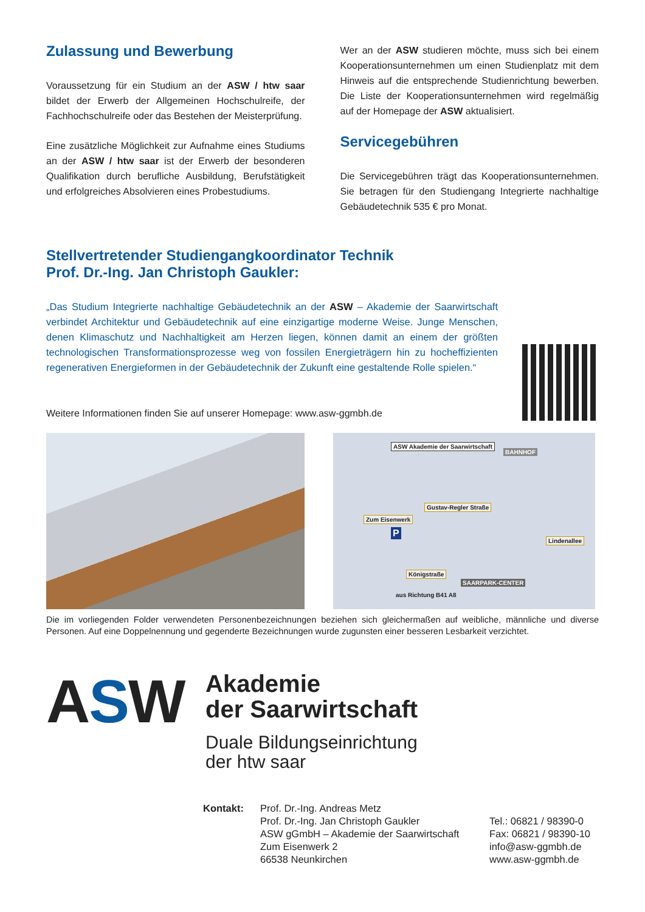Zulassung und Bewerbung
Voraussetzung für ein Studium an der ASW / htw saar bildet der Erwerb der Allgemeinen Hochschulreife, der Fachhochschulreife oder das Bestehen der Meisterprüfung.
Eine zusätzliche Möglichkeit zur Aufnahme eines Studiums an der ASW / htw saar ist der Erwerb der besonderen Qualifikation durch berufliche Ausbildung, Berufstätigkeit und erfolgreiches Absolvieren eines Probestudiums.
Wer an der ASW studieren möchte, muss sich bei einem Kooperationsunternehmen um einen Studienplatz mit dem Hinweis auf die entsprechende Studienrichtung bewerben. Die Liste der Kooperationsunternehmen wird regelmäßig auf der Homepage der ASW aktualisiert.
Servicegebühren
Die Servicegebühren trägt das Kooperationsunternehmen. Sie betragen für den Studiengang Integrierte nachhaltige Gebäudetechnik 535 € pro Monat.
Stellvertretender Studiengangkoordinator Technik
Prof. Dr.-Ing. Jan Christoph Gaukler:
„Das Studium Integrierte nachhaltige Gebäudetechnik an der ASW – Akademie der Saarwirtschaft verbindet Architektur und Gebäudetechnik auf eine einzigartige moderne Weise. Junge Menschen, denen Klimaschutz und Nachhaltigkeit am Herzen liegen, können damit an einem der größten technologischen Transformationsprozesse weg von fossilen Energieträgern hin zu hocheffizienten regenerativen Energieformen in der Gebäudetechnik der Zukunft eine gestaltende Rolle spielen.“
Weitere Informationen finden Sie auf unserer Homepage: www.asw-ggmbh.de
ASW Akademie der Saarwirtschaft
BAHNHOF
Gustav-Regler Straße
Zum Eisenwerk
Lindenallee
Königstraße
aus Richtung B41 A8
SAARPARK-CENTER
P
Die im vorliegenden Folder verwendeten Personenbezeichnungen beziehen sich gleichermaßen auf weibliche, männliche und diverse Personen. Auf eine Doppelnennung und gegenderte Bezeichnungen wurde zugunsten einer besseren Lesbarkeit verzichtet.
ASW
Akademie
der Saarwirtschaft
Duale Bildungseinrichtung
der htw saar
Kontakt: Prof. Dr.-Ing. Andreas Metz
Prof. Dr.-Ing. Jan Christoph Gaukler
ASW gGmbH – Akademie der Saarwirtschaft
Zum Eisenwerk 2
66538 Neunkirchen
Tel.: 06821 / 98390-0
Fax: 06821 / 98390-10
info@asw-ggmbh.de
www.asw-ggmbh.de